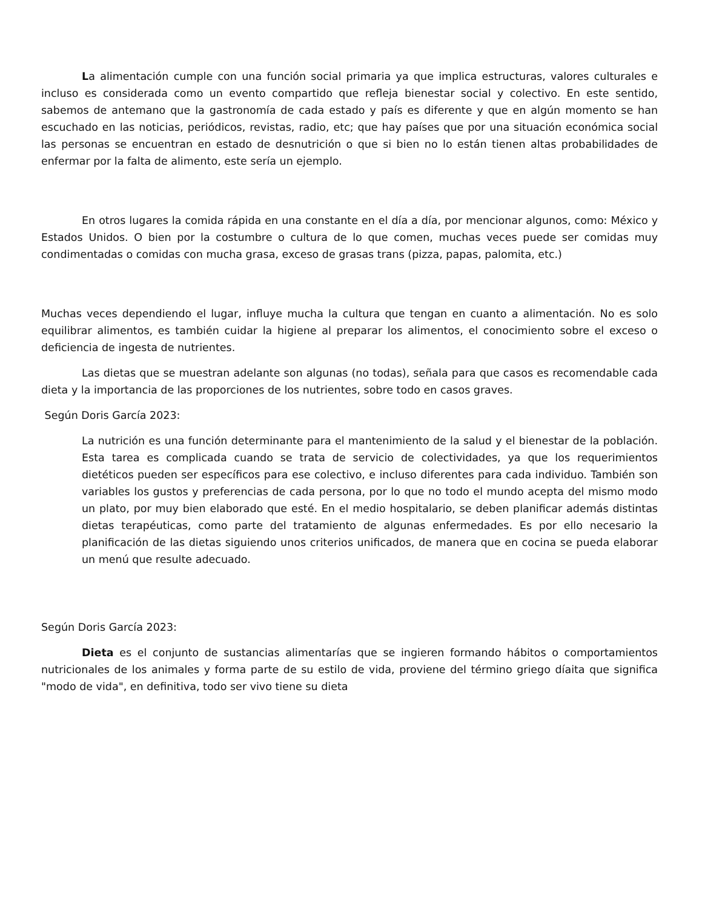La alimentación cumple con una función social primaria ya que implica estructuras, valores culturales e incluso es considerada como un evento compartido que refleja bienestar social y colectivo. En este sentido, sabemos de antemano que la gastronomía de cada estado y país es diferente y que en algún momento se han escuchado en las noticias, periódicos, revistas, radio, etc; que hay países que por una situación económica social las personas se encuentran en estado de desnutrición o que si bien no lo están tienen altas probabilidades de enfermar por la falta de alimento, este sería un ejemplo.
En otros lugares la comida rápida en una constante en el día a día, por mencionar algunos, como: México y Estados Unidos. O bien por la costumbre o cultura de lo que comen, muchas veces puede ser comidas muy condimentadas o comidas con mucha grasa, exceso de grasas trans (pizza, papas, palomita, etc.)
Muchas veces dependiendo el lugar, influye mucha la cultura que tengan en cuanto a alimentación. No es solo equilibrar alimentos, es también cuidar la higiene al preparar los alimentos, el conocimiento sobre el exceso o deficiencia de ingesta de nutrientes.
Las dietas que se muestran adelante son algunas (no todas), señala para que casos es recomendable cada dieta y la importancia de las proporciones de los nutrientes, sobre todo en casos graves.
Según Doris García 2023:
La nutrición es una función determinante para el mantenimiento de la salud y el bienestar de la población. Esta tarea es complicada cuando se trata de servicio de colectividades, ya que los requerimientos dietéticos pueden ser específicos para ese colectivo, e incluso diferentes para cada individuo. También son variables los gustos y preferencias de cada persona, por lo que no todo el mundo acepta del mismo modo un plato, por muy bien elaborado que esté. En el medio hospitalario, se deben planificar además distintas dietas terapéuticas, como parte del tratamiento de algunas enfermedades. Es por ello necesario la planificación de las dietas siguiendo unos criterios unificados, de manera que en cocina se pueda elaborar un menú que resulte adecuado.
Según Doris García 2023:
Dieta es el conjunto de sustancias alimentarías que se ingieren formando hábitos o comportamientos nutricionales de los animales y forma parte de su estilo de vida, proviene del término griego díaita que significa "modo de vida", en definitiva, todo ser vivo tiene su dieta